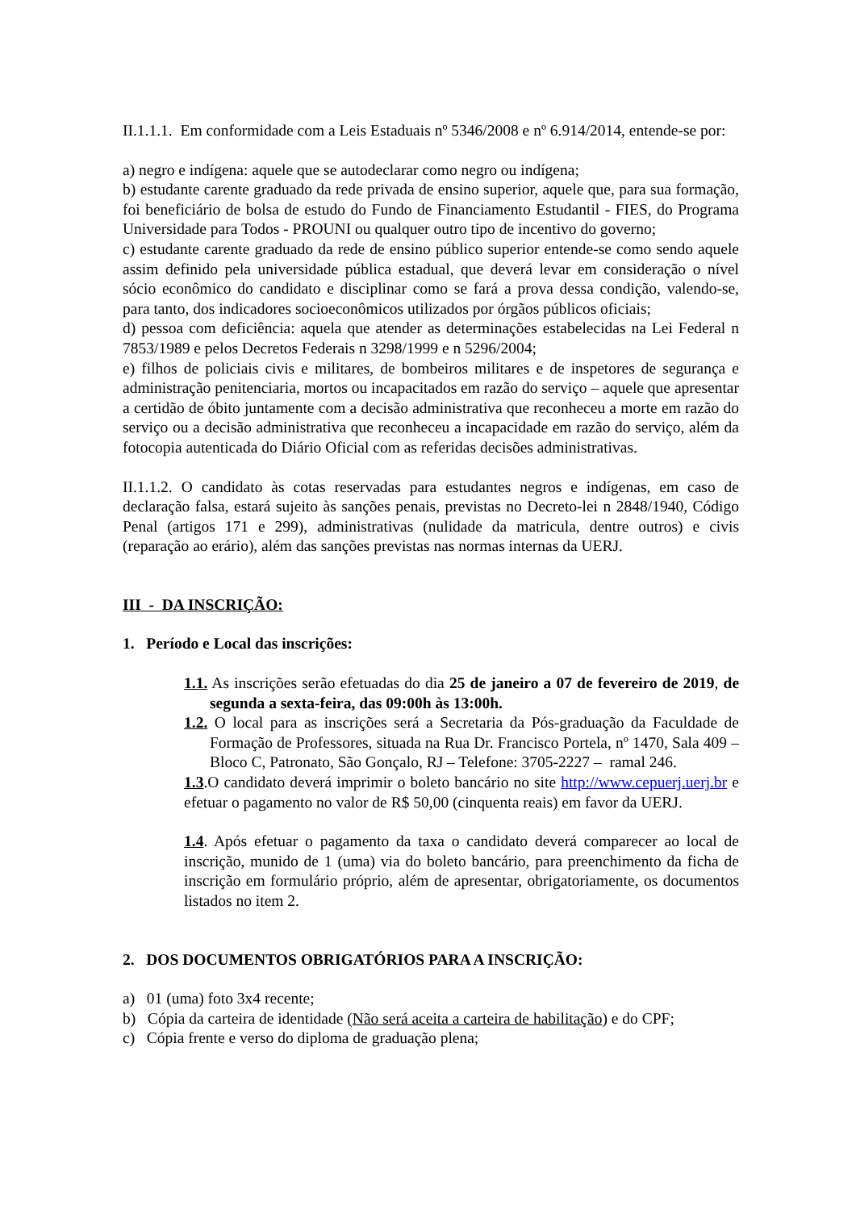II.1.1.1. Em conformidade com a Leis Estaduais nº 5346/2008 e nº 6.914/2014, entende-se por:
a) negro e indígena: aquele que se autodeclarar como negro ou indígena;
b) estudante carente graduado da rede privada de ensino superior, aquele que, para sua formação, foi beneficiário de bolsa de estudo do Fundo de Financiamento Estudantil - FIES, do Programa Universidade para Todos - PROUNI ou qualquer outro tipo de incentivo do governo;
c) estudante carente graduado da rede de ensino público superior entende-se como sendo aquele assim definido pela universidade pública estadual, que deverá levar em consideração o nível sócio econômico do candidato e disciplinar como se fará a prova dessa condição, valendo-se, para tanto, dos indicadores socioeconômicos utilizados por órgãos públicos oficiais;
d) pessoa com deficiência: aquela que atender as determinações estabelecidas na Lei Federal n 7853/1989 e pelos Decretos Federais n 3298/1999 e n 5296/2004;
e) filhos de policiais civis e militares, de bombeiros militares e de inspetores de segurança e administração penitenciaria, mortos ou incapacitados em razão do serviço – aquele que apresentar a certidão de óbito juntamente com a decisão administrativa que reconheceu a morte em razão do serviço ou a decisão administrativa que reconheceu a incapacidade em razão do serviço, além da fotocopia autenticada do Diário Oficial com as referidas decisões administrativas.
II.1.1.2. O candidato às cotas reservadas para estudantes negros e indígenas, em caso de declaração falsa, estará sujeito às sanções penais, previstas no Decreto-lei n 2848/1940, Código Penal (artigos 171 e 299), administrativas (nulidade da matricula, dentre outros) e civis (reparação ao erário), além das sanções previstas nas normas internas da UERJ.
III - DA INSCRIÇÃO:
1. Período e Local das inscrições:
1.1. As inscrições serão efetuadas do dia 25 de janeiro a 07 de fevereiro de 2019, de segunda a sexta-feira, das 09:00h às 13:00h.
1.2. O local para as inscrições será a Secretaria da Pós-graduação da Faculdade de Formação de Professores, situada na Rua Dr. Francisco Portela, nº 1470, Sala 409 – Bloco C, Patronato, São Gonçalo, RJ – Telefone: 3705-2227 – ramal 246.
1.3.O candidato deverá imprimir o boleto bancário no site http://www.cepuerj.uerj.br e efetuar o pagamento no valor de R$ 50,00 (cinquenta reais) em favor da UERJ.
1.4. Após efetuar o pagamento da taxa o candidato deverá comparecer ao local de inscrição, munido de 1 (uma) via do boleto bancário, para preenchimento da ficha de inscrição em formulário próprio, além de apresentar, obrigatoriamente, os documentos listados no item 2.
2. DOS DOCUMENTOS OBRIGATÓRIOS PARA A INSCRIÇÃO:
a) 01 (uma) foto 3x4 recente;
b) Cópia da carteira de identidade (Não será aceita a carteira de habilitação) e do CPF;
c) Cópia frente e verso do diploma de graduação plena;